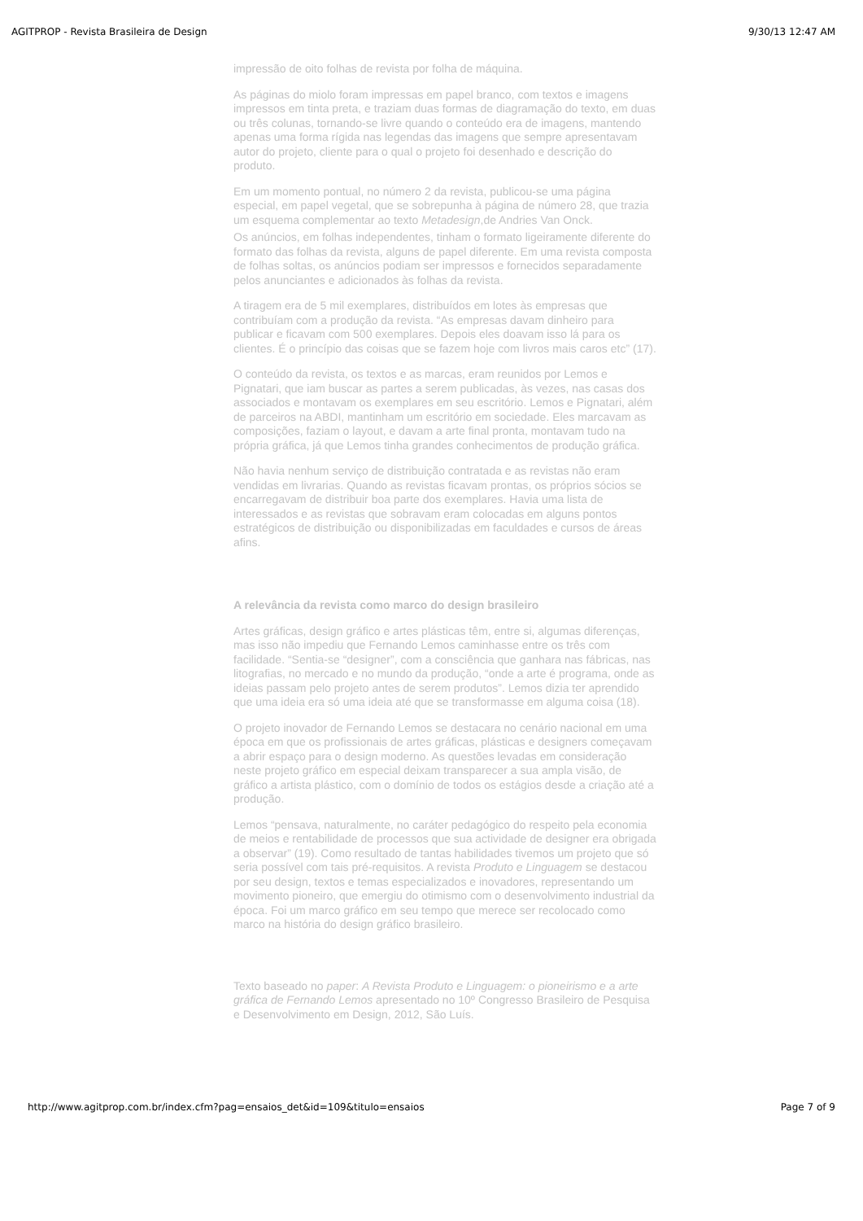AGITPROP - Revista Brasileira de Design 9/30/13 12:47 AM
impressão de oito folhas de revista por folha de máquina.
As páginas do miolo foram impressas em papel branco, com textos e imagens impressos em tinta preta, e traziam duas formas de diagramação do texto, em duas ou três colunas, tornando-se livre quando o conteúdo era de imagens, mantendo apenas uma forma rígida nas legendas das imagens que sempre apresentavam autor do projeto, cliente para o qual o projeto foi desenhado e descrição do produto.
Em um momento pontual, no número 2 da revista, publicou-se uma página especial, em papel vegetal, que se sobrepunha à página de número 28, que trazia um esquema complementar ao texto Metadesign,de Andries Van Onck.
Os anúncios, em folhas independentes, tinham o formato ligeiramente diferente do formato das folhas da revista, alguns de papel diferente. Em uma revista composta de folhas soltas, os anúncios podiam ser impressos e fornecidos separadamente pelos anunciantes e adicionados às folhas da revista.
A tiragem era de 5 mil exemplares, distribuídos em lotes às empresas que contribuíam com a produção da revista. “As empresas davam dinheiro para publicar e ficavam com 500 exemplares. Depois eles doavam isso lá para os clientes. É o princípio das coisas que se fazem hoje com livros mais caros etc” (17).
O conteúdo da revista, os textos e as marcas, eram reunidos por Lemos e Pignatari, que iam buscar as partes a serem publicadas, às vezes, nas casas dos associados e montavam os exemplares em seu escritório. Lemos e Pignatari, além de parceiros na ABDI, mantinham um escritório em sociedade. Eles marcavam as composições, faziam o layout, e davam a arte final pronta, montavam tudo na própria gráfica, já que Lemos tinha grandes conhecimentos de produção gráfica.
Não havia nenhum serviço de distribuição contratada e as revistas não eram vendidas em livrarias. Quando as revistas ficavam prontas, os próprios sócios se encarregavam de distribuir boa parte dos exemplares. Havia uma lista de interessados e as revistas que sobravam eram colocadas em alguns pontos estratégicos de distribuição ou disponibilizadas em faculdades e cursos de áreas afins.
A relevância da revista como marco do design brasileiro
Artes gráficas, design gráfico e artes plásticas têm, entre si, algumas diferenças, mas isso não impediu que Fernando Lemos caminhasse entre os três com facilidade. “Sentia-se “designer”, com a consciência que ganhara nas fábricas, nas litografias, no mercado e no mundo da produção, “onde a arte é programa, onde as ideias passam pelo projeto antes de serem produtos”. Lemos dizia ter aprendido que uma ideia era só uma ideia até que se transformasse em alguma coisa (18).
O projeto inovador de Fernando Lemos se destacara no cenário nacional em uma época em que os profissionais de artes gráficas, plásticas e designers começavam a abrir espaço para o design moderno. As questões levadas em consideração neste projeto gráfico em especial deixam transparecer a sua ampla visão, de gráfico a artista plástico, com o domínio de todos os estágios desde a criação até a produção.
Lemos “pensava, naturalmente, no caráter pedagógico do respeito pela economia de meios e rentabilidade de processos que sua actividade de designer era obrigada a observar” (19). Como resultado de tantas habilidades tivemos um projeto que só seria possível com tais pré-requisitos. A revista Produto e Linguagem se destacou por seu design, textos e temas especializados e inovadores, representando um movimento pioneiro, que emergiu do otimismo com o desenvolvimento industrial da época. Foi um marco gráfico em seu tempo que merece ser recolocado como marco na história do design gráfico brasileiro.
Texto baseado no paper: A Revista Produto e Linguagem: o pioneirismo e a arte gráfica de Fernando Lemos apresentado no 10º Congresso Brasileiro de Pesquisa e Desenvolvimento em Design, 2012, São Luís.
http://www.agitprop.com.br/index.cfm?pag=ensaios_det&id=109&titulo=ensaios Page 7 of 9